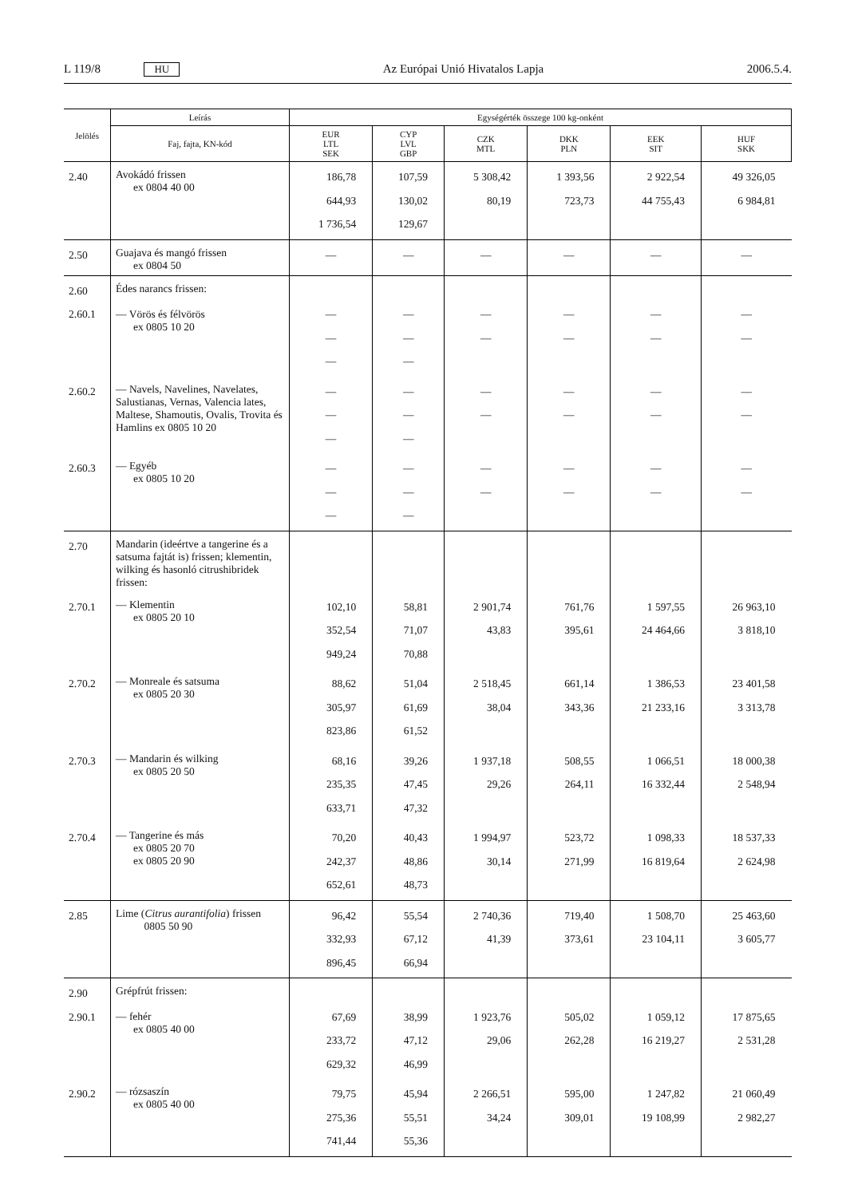L 119/8 HU Az Európai Unió Hivatalos Lapja 2006.5.4.
| Jelölés | Leírás | Egységérték összege 100 kg-onként | | | | | |
| --- | --- | --- | --- | --- | --- | --- | --- |
| | Faj, fajta, KN-kód | EUR LTL SEK | CYP LVL GBP | CZK MTL | DKK PLN | EEK SIT | HUF SKK |
| 2.40 | Avokádó frissen ex 0804 40 00 | 186,78 644,93 1 736,54 | 107,59 130,02 129,67 | 5 308,42 80,19 | 1 393,56 723,73 | 2 922,54 44 755,43 | 49 326,05 6 984,81 |
| 2.50 | Guajava és mangó frissen ex 0804 50 | — | — | — | — | — | — |
| 2.60 2.60.1 | Édes narancs frissen: — Vörös és félvörös ex 0805 10 20 | — — — | — — — | — — | — — | — — | — — |
| 2.60.2 | — Navels, Navelines, Navelates, Salustianas, Vernas, Valencia lates, Maltese, Shamoutis, Ovalis, Trovita és Hamlins ex 0805 10 20 | — — — | — — — | — — | — — | — — | — — |
| 2.60.3 | — Egyéb ex 0805 10 20 | — — — | — — — | — — | — — | — — | — — |
| 2.70 | Mandarin (ideértve a tangerine és a satsuma fajtát is) frissen; klementin, wilking és hasonló citrushibridek frissen: | | | | | | |
| 2.70.1 | — Klementin ex 0805 20 10 | 102,10 352,54 949,24 | 58,81 71,07 70,88 | 2 901,74 43,83 | 761,76 395,61 | 1 597,55 24 464,66 | 26 963,10 3 818,10 |
| 2.70.2 | — Monreale és satsuma ex 0805 20 30 | 88,62 305,97 823,86 | 51,04 61,69 61,52 | 2 518,45 38,04 | 661,14 343,36 | 1 386,53 21 233,16 | 23 401,58 3 313,78 |
| 2.70.3 | — Mandarin és wilking ex 0805 20 50 | 68,16 235,35 633,71 | 39,26 47,45 47,32 | 1 937,18 29,26 | 508,55 264,11 | 1 066,51 16 332,44 | 18 000,38 2 548,94 |
| 2.70.4 | — Tangerine és más ex 0805 20 70 ex 0805 20 90 | 70,20 242,37 652,61 | 40,43 48,86 48,73 | 1 994,97 30,14 | 523,72 271,99 | 1 098,33 16 819,64 | 18 537,33 2 624,98 |
| 2.85 | Lime ( Citrus aurantifolia ) frissen 0805 50 90 | 96,42 332,93 896,45 | 55,54 67,12 66,94 | 2 740,36 41,39 | 719,40 373,61 | 1 508,70 23 104,11 | 25 463,60 3 605,77 |
| 2.90 2.90.1 | Grépfrút frissen: — fehér ex 0805 40 00 | 67,69 233,72 629,32 | 38,99 47,12 46,99 | 1 923,76 29,06 | 505,02 262,28 | 1 059,12 16 219,27 | 17 875,65 2 531,28 |
| 2.90.2 | — rózsaszín ex 0805 40 00 | 79,75 275,36 741,44 | 45,94 55,51 55,36 | 2 266,51 34,24 | 595,00 309,01 | 1 247,82 19 108,99 | 21 060,49 2 982,27 |